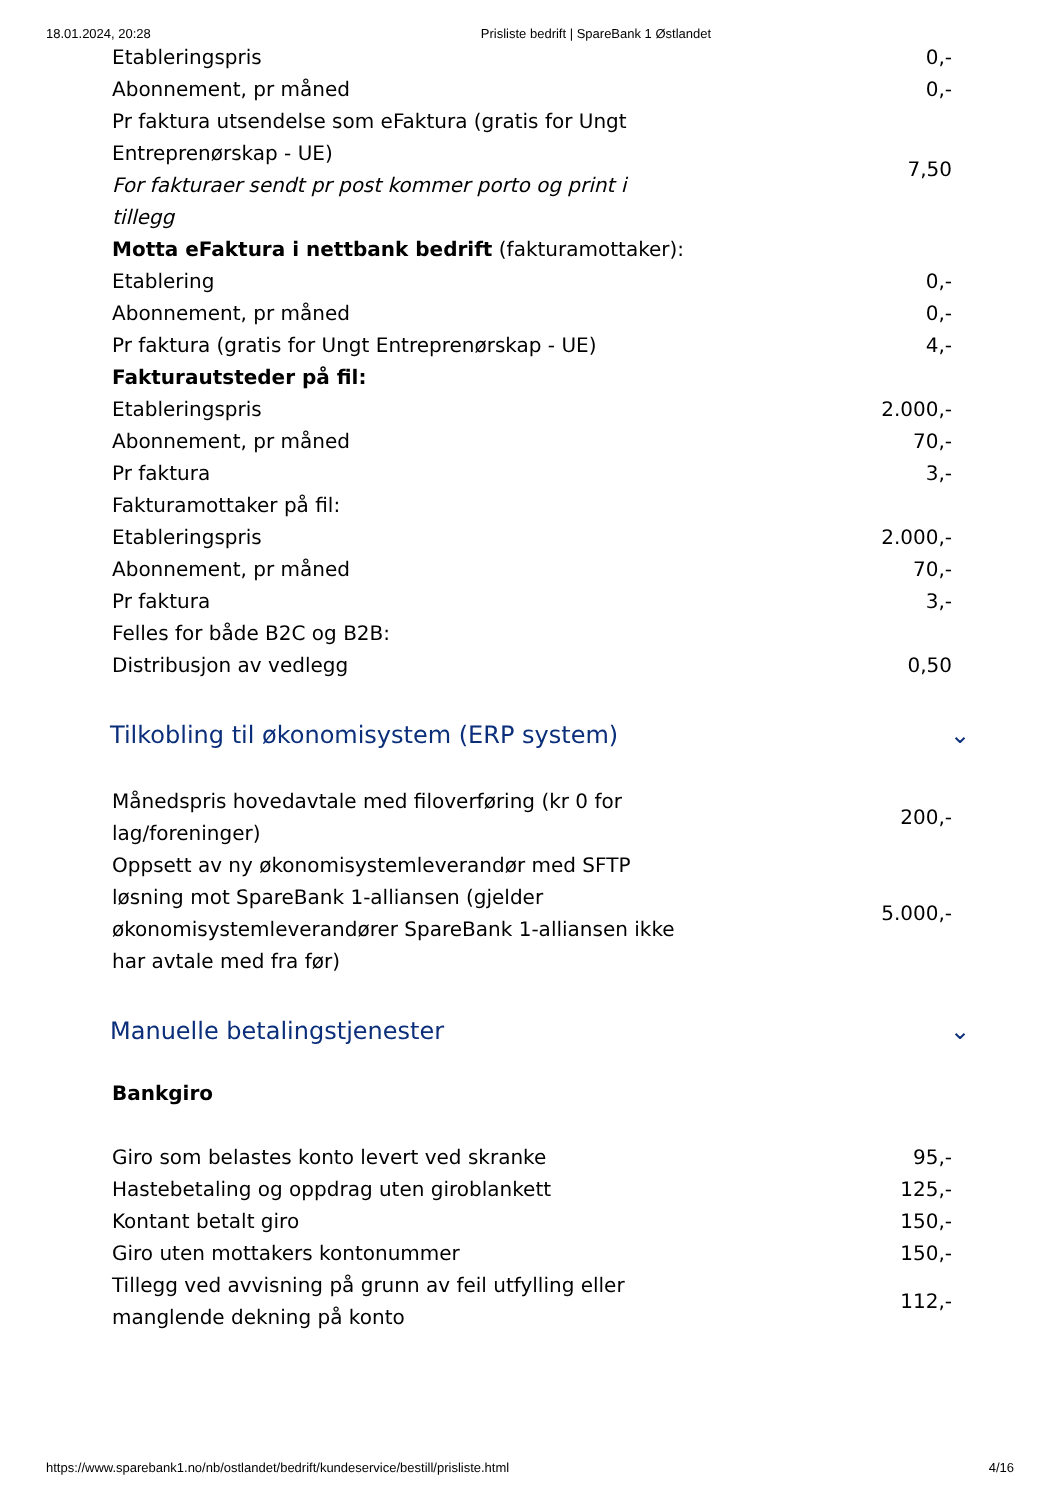18.01.2024, 20:28 Prisliste bedrift | SpareBank 1 Østlandet
| Etableringspris | | 0,- |
| Abonnement, pr måned | | 0,- |
| Pr faktura utsendelse som eFaktura (gratis for Ungt Entreprenørskap - UE) For fakturaer sendt pr post kommer porto og print i tillegg | | 7,50 |
| Motta eFaktura i nettbank bedrift (fakturamottaker): | | |
| Etablering | | 0,- |
| Abonnement, pr måned | | 0,- |
| Pr faktura (gratis for Ungt Entreprenørskap - UE) | | 4,- |
| Fakturautsteder på fil: | | |
| Etableringspris | | 2.000,- |
| Abonnement, pr måned | | 70,- |
| Pr faktura | | 3,- |
| Fakturamottaker på fil: | | |
| Etableringspris | | 2.000,- |
| Abonnement, pr måned | | 70,- |
| Pr faktura | | 3,- |
| Felles for både B2C og B2B: | | |
| Distribusjon av vedlegg | | 0,50 |
Tilkobling til økonomisystem (ERP system) ⌄
| Månedspris hovedavtale med filoverføring (kr 0 for lag/foreninger) | | 200,- |
| Oppsett av ny økonomisystemleverandør med SFTP løsning mot SpareBank 1-alliansen (gjelder økonomisystemleverandører SpareBank 1-alliansen ikke har avtale med fra før) | | 5.000,- |
Manuelle betalingstjenester ⌄
Bankgiro
| Giro som belastes konto levert ved skranke | | 95,- |
| Hastebetaling og oppdrag uten giroblankett | | 125,- |
| Kontant betalt giro | | 150,- |
| Giro uten mottakers kontonummer | | 150,- |
| Tillegg ved avvisning på grunn av feil utfylling eller manglende dekning på konto | | 112,- |
https://www.sparebank1.no/nb/ostlandet/bedrift/kundeservice/bestill/prisliste.html 4/16